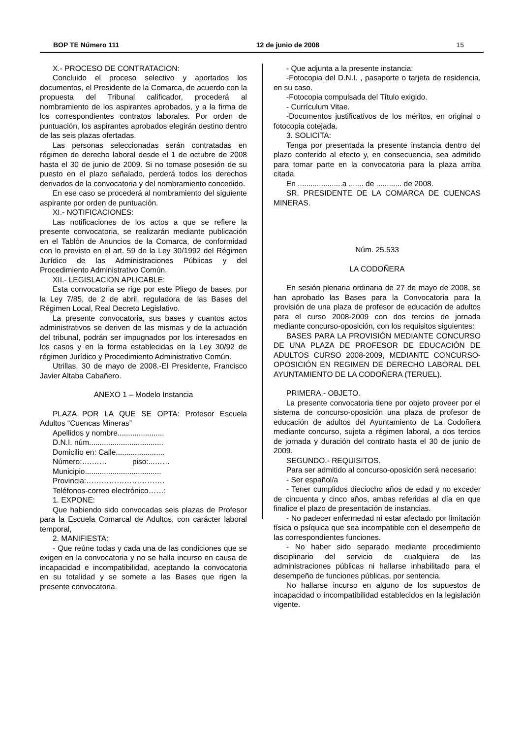BOP TE Número 111 12 de junio de 2008 15
X.- PROCESO DE CONTRATACION:
Concluido el proceso selectivo y aportados los documentos, el Presidente de la Comarca, de acuerdo con la propuesta del Tribunal calificador, procederá al nombramiento de los aspirantes aprobados, y a la firma de los correspondientes contratos laborales. Por orden de puntuación, los aspirantes aprobados elegirán destino dentro de las seis plazas ofertadas.
Las personas seleccionadas serán contratadas en régimen de derecho laboral desde el 1 de octubre de 2008 hasta el 30 de junio de 2009. Si no tomase posesión de su puesto en el plazo señalado, perderá todos los derechos derivados de la convocatoria y del nombramiento concedido.
En ese caso se procederá al nombramiento del siguiente aspirante por orden de puntuación.
XI.- NOTIFICACIONES:
Las notificaciones de los actos a que se refiere la presente convocatoria, se realizarán mediante publicación en el Tablón de Anuncios de la Comarca, de conformidad con lo previsto en el art. 59 de la Ley 30/1992 del Régimen Jurídico de las Administraciones Públicas y del Procedimiento Administrativo Común.
XII.- LEGISLACION APLICABLE:
Esta convocatoria se rige por este Pliego de bases, por la Ley 7/85, de 2 de abril, reguladora de las Bases del Régimen Local, Real Decreto Legislativo.
La presente convocatoria, sus bases y cuantos actos administrativos se deriven de las mismas y de la actuación del tribunal, podrán ser impugnados por los interesados en los casos y en la forma establecidas en la Ley 30/92 de régimen Jurídico y Procedimiento Administrativo Común.
Utrillas, 30 de mayo de 2008.-El Presidente, Francisco Javier Altaba Cabañero.
ANEXO 1 – Modelo Instancia
PLAZA POR LA QUE SE OPTA: Profesor Escuela Adultos “Cuencas Mineras”
Apellidos y nombre......................
D.N.I. núm...................................
Domicilio en: Calle.......................
Número:….…… piso:...……
Municipio....................................
Provincia:………………………….
Teléfonos-correo electrónico……:
1. EXPONE:
Que habiendo sido convocadas seis plazas de Profesor para la Escuela Comarcal de Adultos, con carácter laboral temporal,
2. MANIFIESTA:
- Que reúne todas y cada una de las condiciones que se exigen en la convocatoria y no se halla incurso en causa de incapacidad e incompatibilidad, aceptando la convocatoria en su totalidad y se somete a las Bases que rigen la presente convocatoria.
- Que adjunta a la presente instancia:
-Fotocopia del D.N.I. , pasaporte o tarjeta de residencia, en su caso.
-Fotocopia compulsada del Título exigido.
- Currículum Vitae.
-Documentos justificativos de los méritos, en original o fotocopia cotejada.
3. SOLICITA:
Tenga por presentada la presente instancia dentro del plazo conferido al efecto y, en consecuencia, sea admitido para tomar parte en la convocatoria para la plaza arriba citada.
En .....................a ....... de ............ de 2008.
SR. PRESIDENTE DE LA COMARCA DE CUENCAS MINERAS.
Núm. 25.533
LA CODOÑERA
En sesión plenaria ordinaria de 27 de mayo de 2008, se han aprobado las Bases para la Convocatoria para la provisión de una plaza de profesor de educación de adultos para el curso 2008-2009 con dos tercios de jornada mediante concurso-oposición, con los requisitos siguientes:
BASES PARA LA PROVISIÓN MEDIANTE CONCURSO DE UNA PLAZA DE PROFESOR DE EDUCACIÓN DE ADULTOS CURSO 2008-2009, MEDIANTE CONCURSO-OPOSICIÓN EN REGIMEN DE DERECHO LABORAL DEL AYUNTAMIENTO DE LA CODOÑERA (TERUEL).
PRIMERA.- OBJETO.
La presente convocatoria tiene por objeto proveer por el sistema de concurso-oposición una plaza de profesor de educación de adultos del Ayuntamiento de La Codoñera mediante concurso, sujeta a régimen laboral, a dos tercios de jornada y duración del contrato hasta el 30 de junio de 2009.
SEGUNDO.- REQUISITOS.
Para ser admitido al concurso-oposición será necesario:
- Ser español/a
- Tener cumplidos dieciocho años de edad y no exceder de cincuenta y cinco años, ambas referidas al día en que finalice el plazo de presentación de instancias.
- No padecer enfermedad ni estar afectado por limitación física o psíquica que sea incompatible con el desempeño de las correspondientes funciones.
- No haber sido separado mediante procedimiento disciplinario del servicio de cualquiera de las administraciones públicas ni hallarse inhabilitado para el desempeño de funciones públicas, por sentencia.
No hallarse incurso en alguno de los supuestos de incapacidad o incompatibilidad establecidos en la legislación vigente.